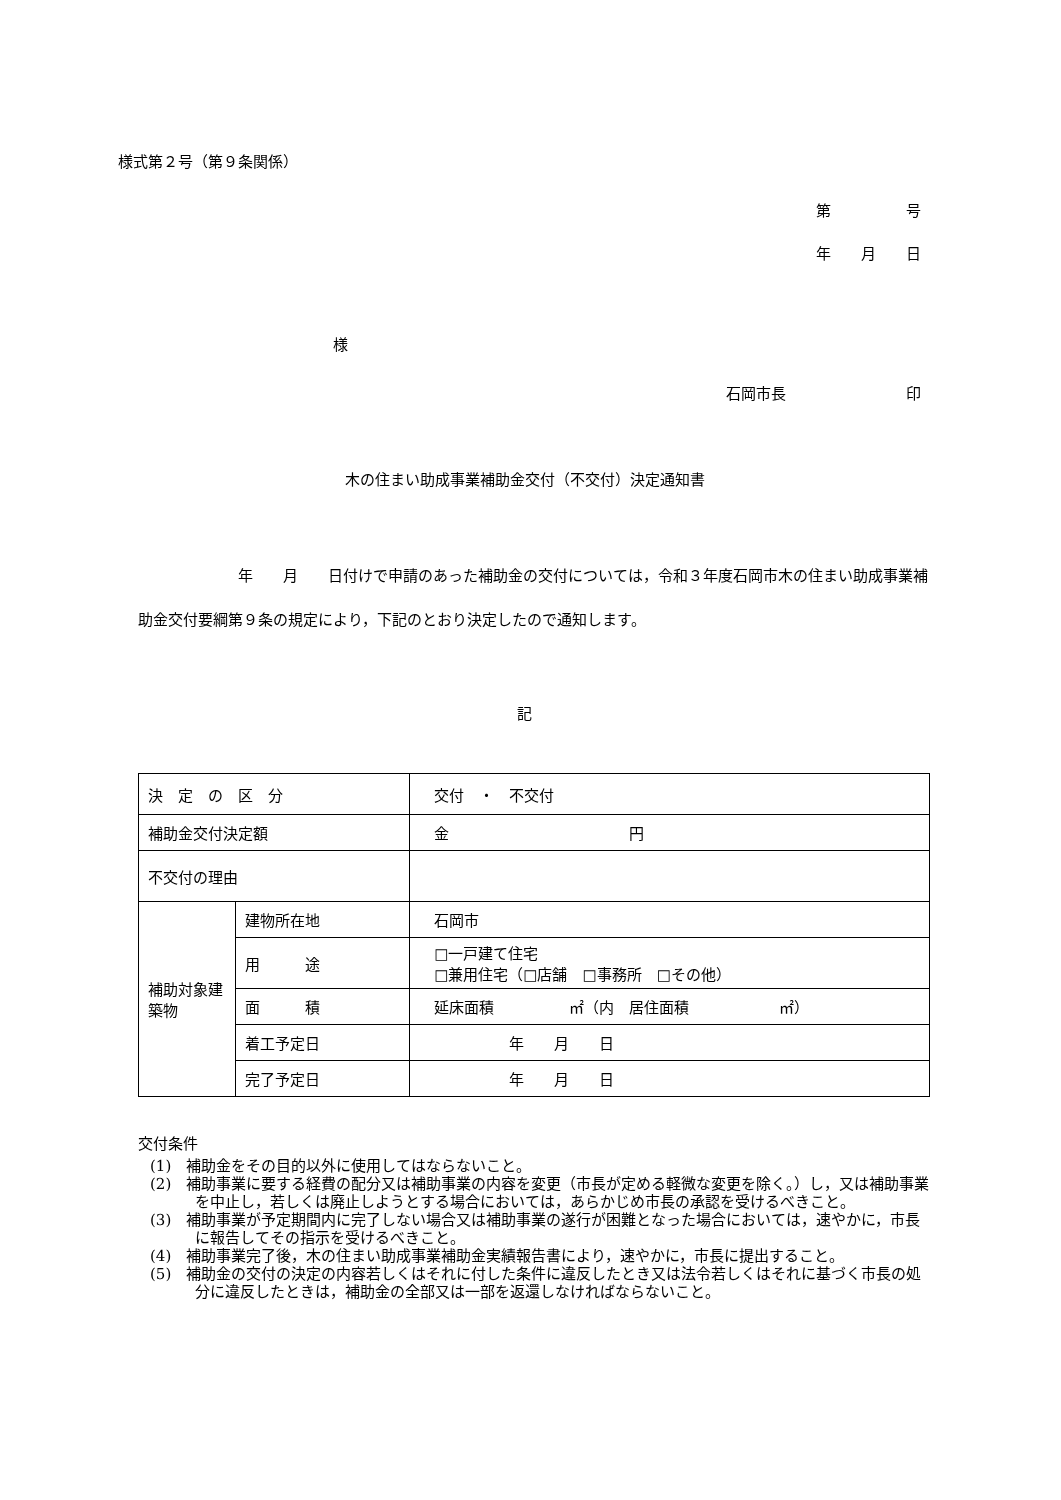様式第２号（第９条関係）
第　　　　　号
年　　月　　日
様
石岡市長　　　　　　　　印
木の住まい助成事業補助金交付（不交付）決定通知書
年　　月　　日付けで申請のあった補助金の交付については，令和３年度石岡市木の住まい助成事業補助金交付要綱第９条の規定により，下記のとおり決定したので通知します。
記
| 決 定 の 区 分 | | 交付 ・ 不交付 |
| 補助金交付決定額 | | 金 円 |
| 不交付の理由 | | |
| 補助対象建築物 | 建物所在地 | 石岡市 |
| | 用 途 | □一戸建て住宅 □兼用住宅（□店舗 □事務所 □その他） |
| | 面 積 | 延床面積 ㎡（内 居住面積 ㎡） |
| | 着工予定日 | 年 月 日 |
| | 完了予定日 | 年 月 日 |
交付条件
(1)　補助金をその目的以外に使用してはならないこと。
(2)　補助事業に要する経費の配分又は補助事業の内容を変更（市長が定める軽微な変更を除く。）し，又は補助事業を中止し，若しくは廃止しようとする場合においては，あらかじめ市長の承認を受けるべきこと。
(3)　補助事業が予定期間内に完了しない場合又は補助事業の遂行が困難となった場合においては，速やかに，市長に報告してその指示を受けるべきこと。
(4)　補助事業完了後，木の住まい助成事業補助金実績報告書により，速やかに，市長に提出すること。
(5)　補助金の交付の決定の内容若しくはそれに付した条件に違反したとき又は法令若しくはそれに基づく市長の処分に違反したときは，補助金の全部又は一部を返還しなければならないこと。